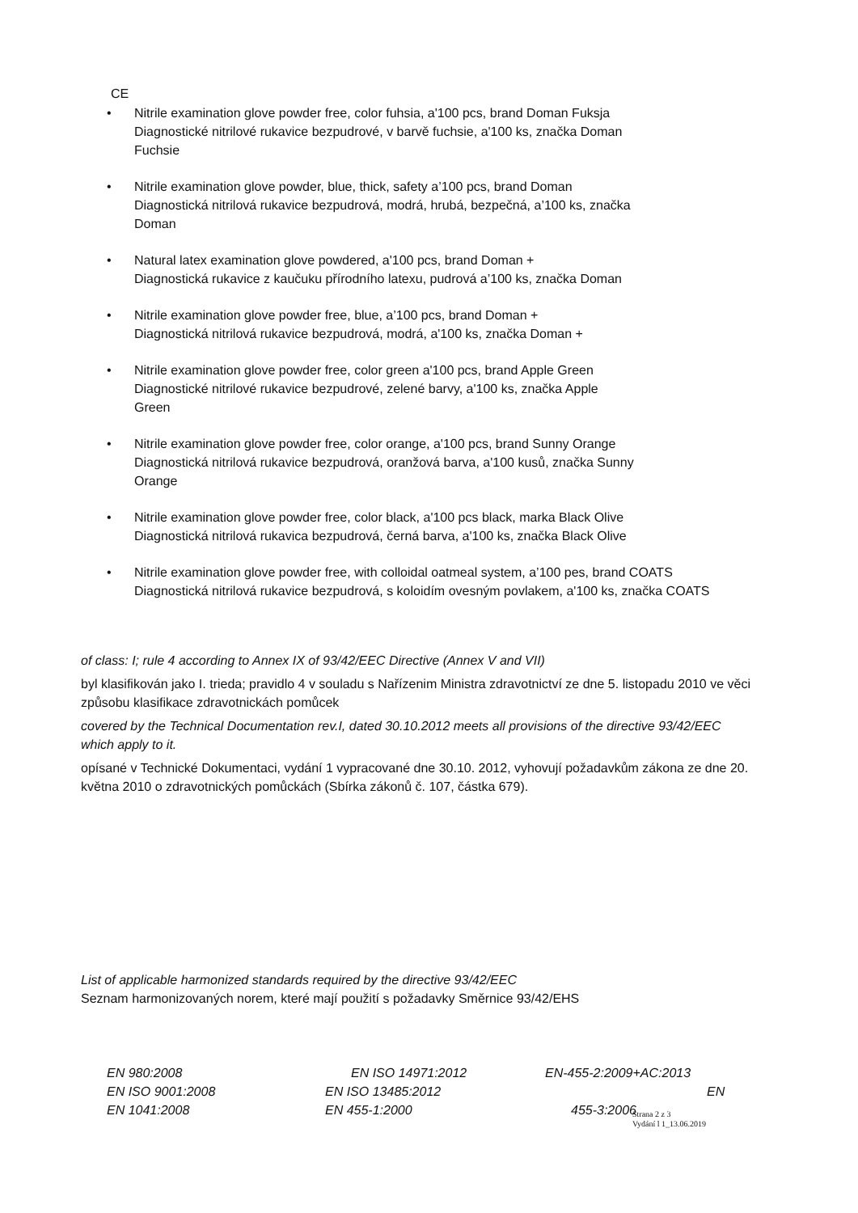CE
• Nitrile examination glove powder free, color fuhsia, a'100 pcs, brand Doman Fuksja
Diagnostické nitrilové rukavice bezpudrové, v barvě fuchsie, a'100 ks, značka Doman
Fuchsie
• Nitrile examination glove powder, blue, thick, safety a’100 pcs, brand Doman
Diagnostická nitrilová rukavice bezpudrová, modrá, hrubá, bezpečná, a’100 ks, značka
Doman
• Natural latex examination glove powdered, a'100 pcs, brand Doman +
Diagnostická rukavice z kaučuku přírodního latexu, pudrová a’100 ks, značka Doman
• Nitrile examination glove powder free, blue, a’100 pcs, brand Doman +
Diagnostická nitrilová rukavice bezpudrová, modrá, a'100 ks, značka Doman +
• Nitrile examination glove powder free, color green a'100 pcs, brand Apple Green
Diagnostické nitrilové rukavice bezpudrové, zelené barvy, a'100 ks, značka Apple
Green
• Nitrile examination glove powder free, color orange, a'100 pcs, brand Sunny Orange
Diagnostická nitrilová rukavice bezpudrová, oranžová barva, a'100 kusů, značka Sunny
Orange
• Nitrile examination glove powder free, color black, a'100 pcs black, marka Black Olive
Diagnostická nitrilová rukavica bezpudrová, černá barva, a'100 ks, značka Black Olive
• Nitrile examination glove powder free, with colloidal oatmeal system, a’100 pes, brand COATS
Diagnostická nitrilová rukavice bezpudrová, s koloidím ovesným povlakem, a'100 ks, značka COATS
of class: I; rule 4 according to Annex IX of 93/42/EEC Directive (Annex V and VII)
byl klasifikován jako I. trieda; pravidlo 4 v souladu s Nařízenim Ministra zdravotnictví ze dne 5. listopadu 2010 ve věci způsobu klasifikace zdravotnickách pomůcek
covered by the Technical Documentation rev.I, dated 30.10.2012 meets all provisions of the directive 93/42/EEC which apply to it.
opísané v Technické Dokumentaci, vydání 1 vypracované dne 30.10. 2012, vyhovují požadavkům zákona ze dne 20. května 2010 o zdravotnických pomůckách (Sbírka zákonů č. 107, částka 679).
List of applicable harmonized standards required by the directive 93/42/EEC
Seznam harmonizovaných norem, které mají použití s požadavky Směrnice 93/42/EHS
| EN 980:2008 | EN ISO 14971:2012 | EN-455-2:2009+AC:2013 | |
| EN ISO 9001:2008 | EN ISO 13485:2012 | | EN |
| EN 1041:2008 | EN 455-1:2000 | 455-3:2006 | |
Strana 2 z 3
Vydání l 1_13.06.2019